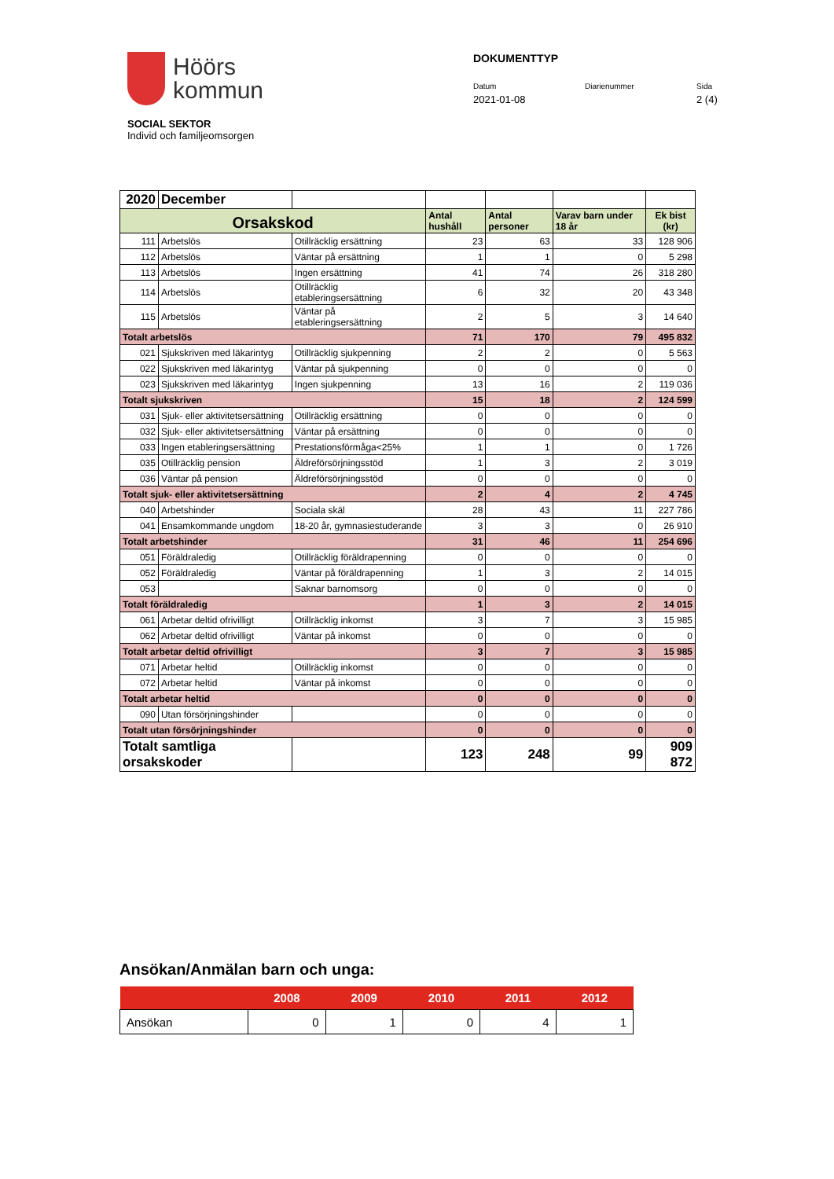Höörs
kommun
DOKUMENTTYP
Datum
2021-01-08
Diarienummer Sida
2 (4)
SOCIAL SEKTOR
Individ och familjeomsorgen
| 2020 | December | | | | | |
| Orsakskod | | | Antal hushåll | Antal personer | Varav barn under 18 år | Ek bist (kr) |
| 111 | Arbetslös | Otillräcklig ersättning | 23 | 63 | 33 | 128 906 |
| 112 | Arbetslös | Väntar på ersättning | 1 | 1 | 0 | 5 298 |
| 113 | Arbetslös | Ingen ersättning | 41 | 74 | 26 | 318 280 |
| 114 | Arbetslös | Otillräcklig etableringsersättning | 6 | 32 | 20 | 43 348 |
| 115 | Arbetslös | Väntar på etableringsersättning | 2 | 5 | 3 | 14 640 |
| Totalt arbetslös | | | 71 | 170 | 79 | 495 832 |
| 021 | Sjukskriven med läkarintyg | Otillräcklig sjukpenning | 2 | 2 | 0 | 5 563 |
| 022 | Sjukskriven med läkarintyg | Väntar på sjukpenning | 0 | 0 | 0 | 0 |
| 023 | Sjukskriven med läkarintyg | Ingen sjukpenning | 13 | 16 | 2 | 119 036 |
| Totalt sjukskriven | | | 15 | 18 | 2 | 124 599 |
| 031 | Sjuk- eller aktivitetsersättning | Otillräcklig ersättning | 0 | 0 | 0 | 0 |
| 032 | Sjuk- eller aktivitetsersättning | Väntar på ersättning | 0 | 0 | 0 | 0 |
| 033 | Ingen etableringsersättning | Prestationsförmåga<25% | 1 | 1 | 0 | 1 726 |
| 035 | Otillräcklig pension | Äldreförsörjningsstöd | 1 | 3 | 2 | 3 019 |
| 036 | Väntar på pension | Äldreförsörjningsstöd | 0 | 0 | 0 | 0 |
| Totalt sjuk- eller aktivitetsersättning | | | 2 | 4 | 2 | 4 745 |
| 040 | Arbetshinder | Sociala skäl | 28 | 43 | 11 | 227 786 |
| 041 | Ensamkommande ungdom | 18-20 år, gymnasiestuderande | 3 | 3 | 0 | 26 910 |
| Totalt arbetshinder | | | 31 | 46 | 11 | 254 696 |
| 051 | Föräldraledig | Otillräcklig föräldrapenning | 0 | 0 | 0 | 0 |
| 052 | Föräldraledig | Väntar på föräldrapenning | 1 | 3 | 2 | 14 015 |
| 053 | | Saknar barnomsorg | 0 | 0 | 0 | 0 |
| Totalt föräldraledig | | | 1 | 3 | 2 | 14 015 |
| 061 | Arbetar deltid ofrivilligt | Otillräcklig inkomst | 3 | 7 | 3 | 15 985 |
| 062 | Arbetar deltid ofrivilligt | Väntar på inkomst | 0 | 0 | 0 | 0 |
| Totalt arbetar deltid ofrivilligt | | | 3 | 7 | 3 | 15 985 |
| 071 | Arbetar heltid | Otillräcklig inkomst | 0 | 0 | 0 | 0 |
| 072 | Arbetar heltid | Väntar på inkomst | 0 | 0 | 0 | 0 |
| Totalt arbetar heltid | | | 0 | 0 | 0 | 0 |
| 090 | Utan försörjningshinder | | 0 | 0 | 0 | 0 |
| Totalt utan försörjningshinder | | | 0 | 0 | 0 | 0 |
| Totalt samtliga orsakskoder | | | 123 | 248 | 99 | 909 872 |
Ansökan/Anmälan barn och unga:
| | 2008 | 2009 | 2010 | 2011 | 2012 |
| --- | --- | --- | --- | --- | --- |
| Ansökan | 0 | 1 | 0 | 4 | 1 |